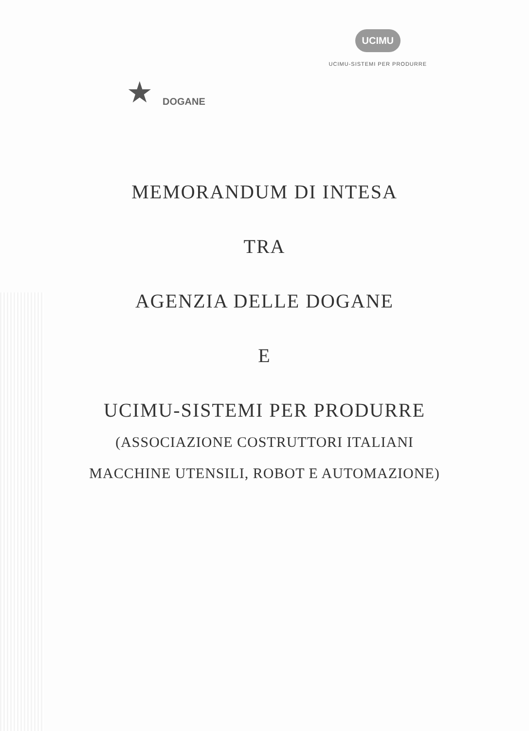★
DOGANE
UCIMU
UCIMU-SISTEMI PER PRODURRE
MEMORANDUM DI INTESA
TRA
AGENZIA DELLE DOGANE
E
UCIMU-SISTEMI PER PRODURRE
(ASSOCIAZIONE COSTRUTTORI ITALIANI
MACCHINE UTENSILI, ROBOT E AUTOMAZIONE)